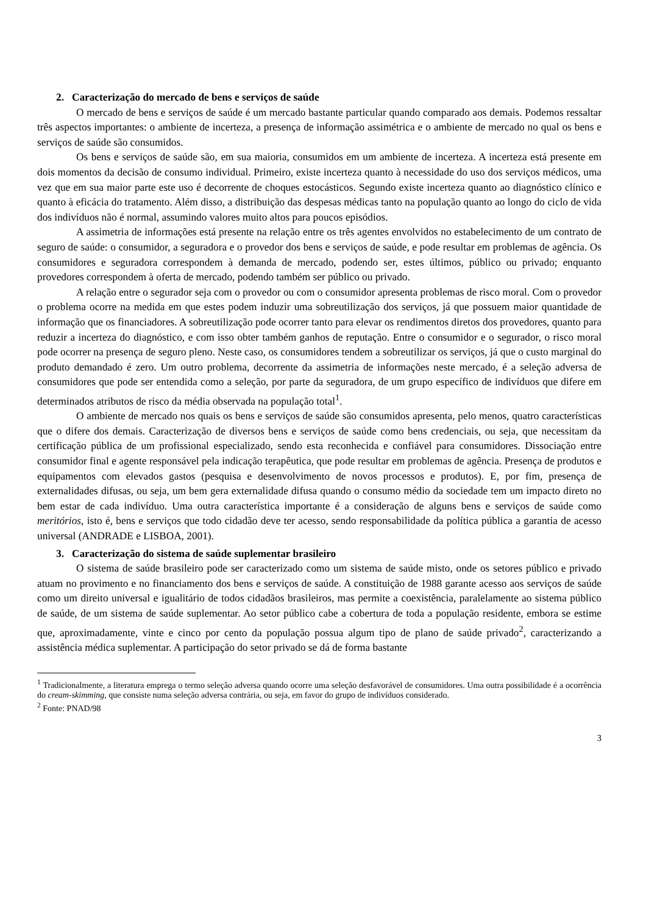2. Caracterização do mercado de bens e serviços de saúde
O mercado de bens e serviços de saúde é um mercado bastante particular quando comparado aos demais. Podemos ressaltar três aspectos importantes: o ambiente de incerteza, a presença de informação assimétrica e o ambiente de mercado no qual os bens e serviços de saúde são consumidos.
Os bens e serviços de saúde são, em sua maioria, consumidos em um ambiente de incerteza. A incerteza está presente em dois momentos da decisão de consumo individual. Primeiro, existe incerteza quanto à necessidade do uso dos serviços médicos, uma vez que em sua maior parte este uso é decorrente de choques estocásticos. Segundo existe incerteza quanto ao diagnóstico clínico e quanto à eficácia do tratamento. Além disso, a distribuição das despesas médicas tanto na população quanto ao longo do ciclo de vida dos indivíduos não é normal, assumindo valores muito altos para poucos episódios.
A assimetria de informações está presente na relação entre os três agentes envolvidos no estabelecimento de um contrato de seguro de saúde: o consumidor, a seguradora e o provedor dos bens e serviços de saúde, e pode resultar em problemas de agência. Os consumidores e seguradora correspondem à demanda de mercado, podendo ser, estes últimos, público ou privado; enquanto provedores correspondem à oferta de mercado, podendo também ser público ou privado.
A relação entre o segurador seja com o provedor ou com o consumidor apresenta problemas de risco moral. Com o provedor o problema ocorre na medida em que estes podem induzir uma sobreutilização dos serviços, já que possuem maior quantidade de informação que os financiadores. A sobreutilização pode ocorrer tanto para elevar os rendimentos diretos dos provedores, quanto para reduzir a incerteza do diagnóstico, e com isso obter também ganhos de reputação. Entre o consumidor e o segurador, o risco moral pode ocorrer na presença de seguro pleno. Neste caso, os consumidores tendem a sobreutilizar os serviços, já que o custo marginal do produto demandado é zero. Um outro problema, decorrente da assimetria de informações neste mercado, é a seleção adversa de consumidores que pode ser entendida como a seleção, por parte da seguradora, de um grupo específico de indivíduos que difere em determinados atributos de risco da média observada na população total<sup>1</sup>.
O ambiente de mercado nos quais os bens e serviços de saúde são consumidos apresenta, pelo menos, quatro características que o difere dos demais. Caracterização de diversos bens e serviços de saúde como bens credenciais, ou seja, que necessitam da certificação pública de um profissional especializado, sendo esta reconhecida e confiável para consumidores. Dissociação entre consumidor final e agente responsável pela indicação terapêutica, que pode resultar em problemas de agência. Presença de produtos e equipamentos com elevados gastos (pesquisa e desenvolvimento de novos processos e produtos). E, por fim, presença de externalidades difusas, ou seja, um bem gera externalidade difusa quando o consumo médio da sociedade tem um impacto direto no bem estar de cada indivíduo. Uma outra característica importante é a consideração de alguns bens e serviços de saúde como meritórios, isto é, bens e serviços que todo cidadão deve ter acesso, sendo responsabilidade da política pública a garantia de acesso universal (ANDRADE e LISBOA, 2001).
3. Caracterização do sistema de saúde suplementar brasileiro
O sistema de saúde brasileiro pode ser caracterizado como um sistema de saúde misto, onde os setores público e privado atuam no provimento e no financiamento dos bens e serviços de saúde. A constituição de 1988 garante acesso aos serviços de saúde como um direito universal e igualitário de todos cidadãos brasileiros, mas permite a coexistência, paralelamente ao sistema público de saúde, de um sistema de saúde suplementar. Ao setor público cabe a cobertura de toda a população residente, embora se estime que, aproximadamente, vinte e cinco por cento da população possua algum tipo de plano de saúde privado<sup>2</sup>, caracterizando a assistência médica suplementar. A participação do setor privado se dá de forma bastante
<sup>1</sup> Tradicionalmente, a literatura emprega o termo seleção adversa quando ocorre uma seleção desfavorável de consumidores. Uma outra possibilidade é a ocorrência do cream-skimming, que consiste numa seleção adversa contrária, ou seja, em favor do grupo de indivíduos considerado.
<sup>2</sup> Fonte: PNAD/98
3